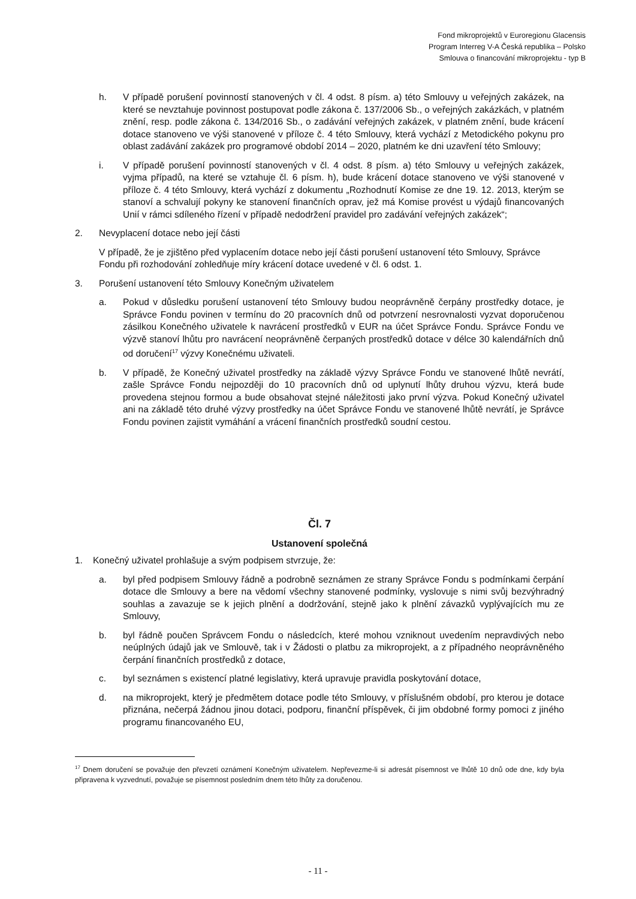Fond mikroprojektů v Euroregionu Glacensis
Program Interreg V-A Česká republika – Polsko
Smlouva o financování mikroprojektu - typ B
h. V případě porušení povinností stanovených v čl. 4 odst. 8 písm. a) této Smlouvy u veřejných zakázek, na které se nevztahuje povinnost postupovat podle zákona č. 137/2006 Sb., o veřejných zakázkách, v platném znění, resp. podle zákona č. 134/2016 Sb., o zadávání veřejných zakázek, v platném znění, bude krácení dotace stanoveno ve výši stanovené v příloze č. 4 této Smlouvy, která vychází z Metodického pokynu pro oblast zadávání zakázek pro programové období 2014 – 2020, platném ke dni uzavření této Smlouvy;
i. V případě porušení povinností stanovených v čl. 4 odst. 8 písm. a) této Smlouvy u veřejných zakázek, vyjma případů, na které se vztahuje čl. 6 písm. h), bude krácení dotace stanoveno ve výši stanovené v příloze č. 4 této Smlouvy, která vychází z dokumentu „Rozhodnutí Komise ze dne 19. 12. 2013, kterým se stanoví a schvalují pokyny ke stanovení finančních oprav, jež má Komise provést u výdajů financovaných Unií v rámci sdíleného řízení v případě nedodržení pravidel pro zadávání veřejných zakázek“;
2. Nevyplacení dotace nebo její části
V případě, že je zjištěno před vyplacením dotace nebo její části porušení ustanovení této Smlouvy, Správce Fondu při rozhodování zohledňuje míry krácení dotace uvedené v čl. 6 odst. 1.
3. Porušení ustanovení této Smlouvy Konečným uživatelem
a. Pokud v důsledku porušení ustanovení této Smlouvy budou neoprávněně čerpány prostředky dotace, je Správce Fondu povinen v termínu do 20 pracovních dnů od potvrzení nesrovnalosti vyzvat doporučenou zásilkou Konečného uživatele k navrácení prostředků v EUR na účet Správce Fondu. Správce Fondu ve výzvě stanoví lhůtu pro navrácení neoprávněně čerpaných prostředků dotace v délce 30 kalendářních dnů od doručení<sup>17</sup> výzvy Konečnému uživateli.
b. V případě, že Konečný uživatel prostředky na základě výzvy Správce Fondu ve stanovené lhůtě nevrátí, zašle Správce Fondu nejpozději do 10 pracovních dnů od uplynutí lhůty druhou výzvu, která bude provedena stejnou formou a bude obsahovat stejné náležitosti jako první výzva. Pokud Konečný uživatel ani na základě této druhé výzvy prostředky na účet Správce Fondu ve stanovené lhůtě nevrátí, je Správce Fondu povinen zajistit vymáhání a vrácení finančních prostředků soudní cestou.
Čl. 7
Ustanovení společná
1. Konečný uživatel prohlašuje a svým podpisem stvrzuje, že:
a. byl před podpisem Smlouvy řádně a podrobně seznámen ze strany Správce Fondu s podmínkami čerpání dotace dle Smlouvy a bere na vědomí všechny stanovené podmínky, vyslovuje s nimi svůj bezvýhradný souhlas a zavazuje se k jejich plnění a dodržování, stejně jako k plnění závazků vyplývajících mu ze Smlouvy,
b. byl řádně poučen Správcem Fondu o následcích, které mohou vzniknout uvedením nepravdivých nebo neúplných údajů jak ve Smlouvě, tak i v Žádosti o platbu za mikroprojekt, a z případného neoprávněného čerpání finančních prostředků z dotace,
c. byl seznámen s existencí platné legislativy, která upravuje pravidla poskytování dotace,
d. na mikroprojekt, který je předmětem dotace podle této Smlouvy, v příslušném období, pro kterou je dotace přiznána, nečerpá žádnou jinou dotaci, podporu, finanční příspěvek, či jim obdobné formy pomoci z jiného programu financovaného EU,
<sup>17</sup> Dnem doručení se považuje den převzetí oznámení Konečným uživatelem. Nepřevezme-li si adresát písemnost ve lhůtě 10 dnů ode dne, kdy byla připravena k vyzvednutí, považuje se písemnost posledním dnem této lhůty za doručenou.
- 11 -